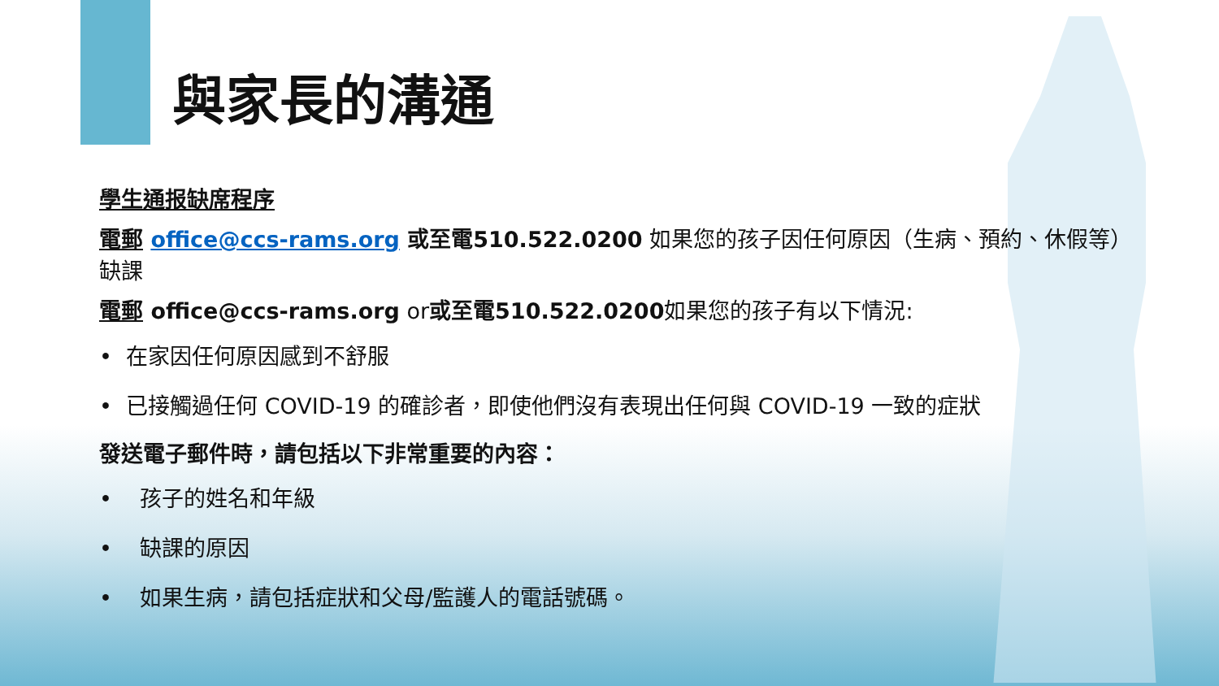與家長的溝通
學生通报缺席程序
電郵 office@ccs-rams.org 或至電510.522.0200 如果您的孩子因任何原因（生病、預約、休假等）缺課
電郵 office@ccs-rams.org or或至電510.522.0200如果您的孩子有以下情況:
• 在家因任何原因感到不舒服
• 已接觸過任何 COVID-19 的確診者，即使他們沒有表現出任何與 COVID-19 一致的症狀
發送電子郵件時，請包括以下非常重要的內容：
• 孩子的姓名和年級
• 缺課的原因
• 如果生病，請包括症狀和父母/監護人的電話號碼。